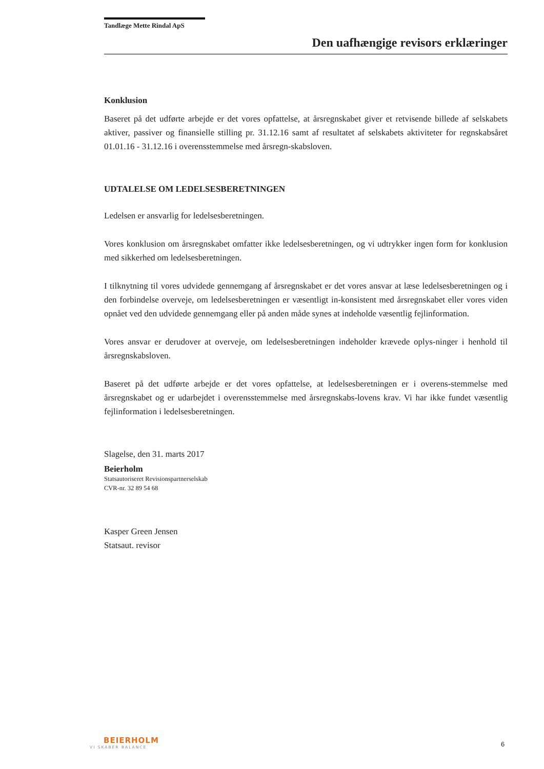Tandlæge Mette Rindal ApS
Den uafhængige revisors erklæringer
Konklusion
Baseret på det udførte arbejde er det vores opfattelse, at årsregnskabet giver et retvisende billede af selskabets aktiver, passiver og finansielle stilling pr. 31.12.16 samt af resultatet af selskabets aktiviteter for regnskabsåret 01.01.16 - 31.12.16 i overensstemmelse med årsregn-skabsloven.
UDTALELSE OM LEDELSESBERETNINGEN
Ledelsen er ansvarlig for ledelsesberetningen.
Vores konklusion om årsregnskabet omfatter ikke ledelsesberetningen, og vi udtrykker ingen form for konklusion med sikkerhed om ledelsesberetningen.
I tilknytning til vores udvidede gennemgang af årsregnskabet er det vores ansvar at læse ledelsesberetningen og i den forbindelse overveje, om ledelsesberetningen er væsentligt in-konsistent med årsregnskabet eller vores viden opnået ved den udvidede gennemgang eller på anden måde synes at indeholde væsentlig fejlinformation.
Vores ansvar er derudover at overveje, om ledelsesberetningen indeholder krævede oplys-ninger i henhold til årsregnskabsloven.
Baseret på det udførte arbejde er det vores opfattelse, at ledelsesberetningen er i overens-stemmelse med årsregnskabet og er udarbejdet i overensstemmelse med årsregnskabs-lovens krav. Vi har ikke fundet væsentlig fejlinformation i ledelsesberetningen.
Slagelse, den 31. marts 2017
Beierholm
Statsautoriseret Revisionspartnerselskab
CVR-nr. 32 89 54 68
Kasper Green Jensen
Statsaut. revisor
BEIERHOLM
VI SKABER BALANCE
6